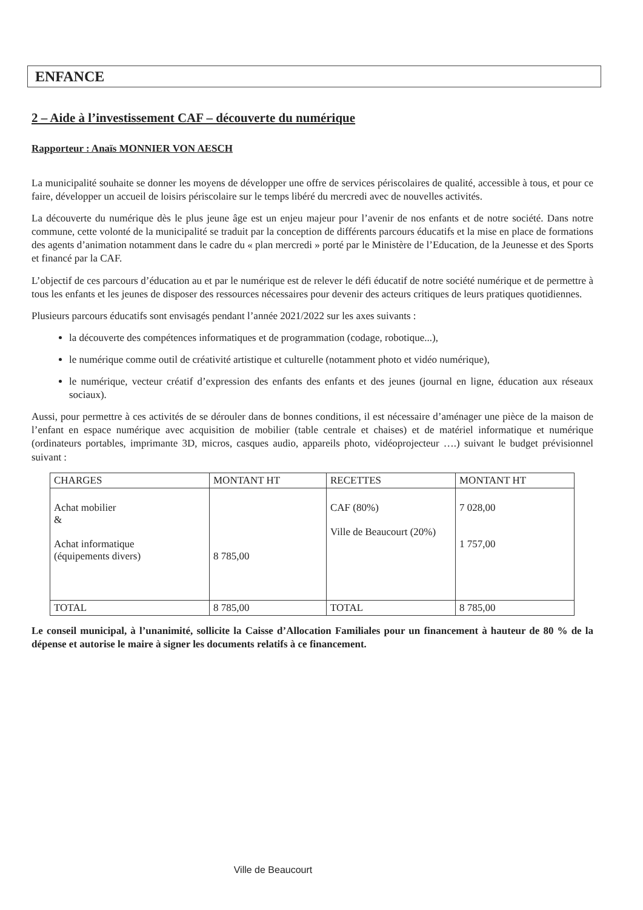ENFANCE
2 – Aide à l’investissement CAF – découverte du numérique
Rapporteur : Anaïs MONNIER VON AESCH
La municipalité souhaite se donner les moyens de développer une offre de services périscolaires de qualité, accessible à tous, et pour ce faire, développer un accueil de loisirs périscolaire sur le temps libéré du mercredi avec de nouvelles activités.
La découverte du numérique dès le plus jeune âge est un enjeu majeur pour l’avenir de nos enfants et de notre société. Dans notre commune, cette volonté de la municipalité se traduit par la conception de différents parcours éducatifs et la mise en place de formations des agents d’animation notamment dans le cadre du « plan mercredi » porté par le Ministère de l’Education, de la Jeunesse et des Sports et financé par la CAF.
L’objectif de ces parcours d’éducation au et par le numérique est de relever le défi éducatif de notre société numérique et de permettre à tous les enfants et les jeunes de disposer des ressources nécessaires pour devenir des acteurs critiques de leurs pratiques quotidiennes.
Plusieurs parcours éducatifs sont envisagés pendant l’année 2021/2022 sur les axes suivants :
la découverte des compétences informatiques et de programmation (codage, robotique...),
le numérique comme outil de créativité artistique et culturelle (notamment photo et vidéo numérique),
le numérique, vecteur créatif d’expression des enfants des enfants et des jeunes (journal en ligne, éducation aux réseaux sociaux).
Aussi, pour permettre à ces activités de se dérouler dans de bonnes conditions, il est nécessaire d’aménager une pièce de la maison de l’enfant en espace numérique avec acquisition de mobilier (table centrale et chaises) et de matériel informatique et numérique (ordinateurs portables, imprimante 3D, micros, casques audio, appareils photo, vidéoprojecteur ….) suivant le budget prévisionnel suivant :
| CHARGES | MONTANT HT | RECETTES | MONTANT HT |
| --- | --- | --- | --- |
| Achat mobilier & Achat informatique (équipements divers) | 8 785,00 | CAF (80%) Ville de Beaucourt (20%) | 7 028,00 1 757,00 |
| TOTAL | 8 785,00 | TOTAL | 8 785,00 |
Le conseil municipal, à l’unanimité, sollicite la Caisse d’Allocation Familiales pour un financement à hauteur de 80 % de la dépense et autorise le maire à signer les documents relatifs à ce financement.
Ville de Beaucourt